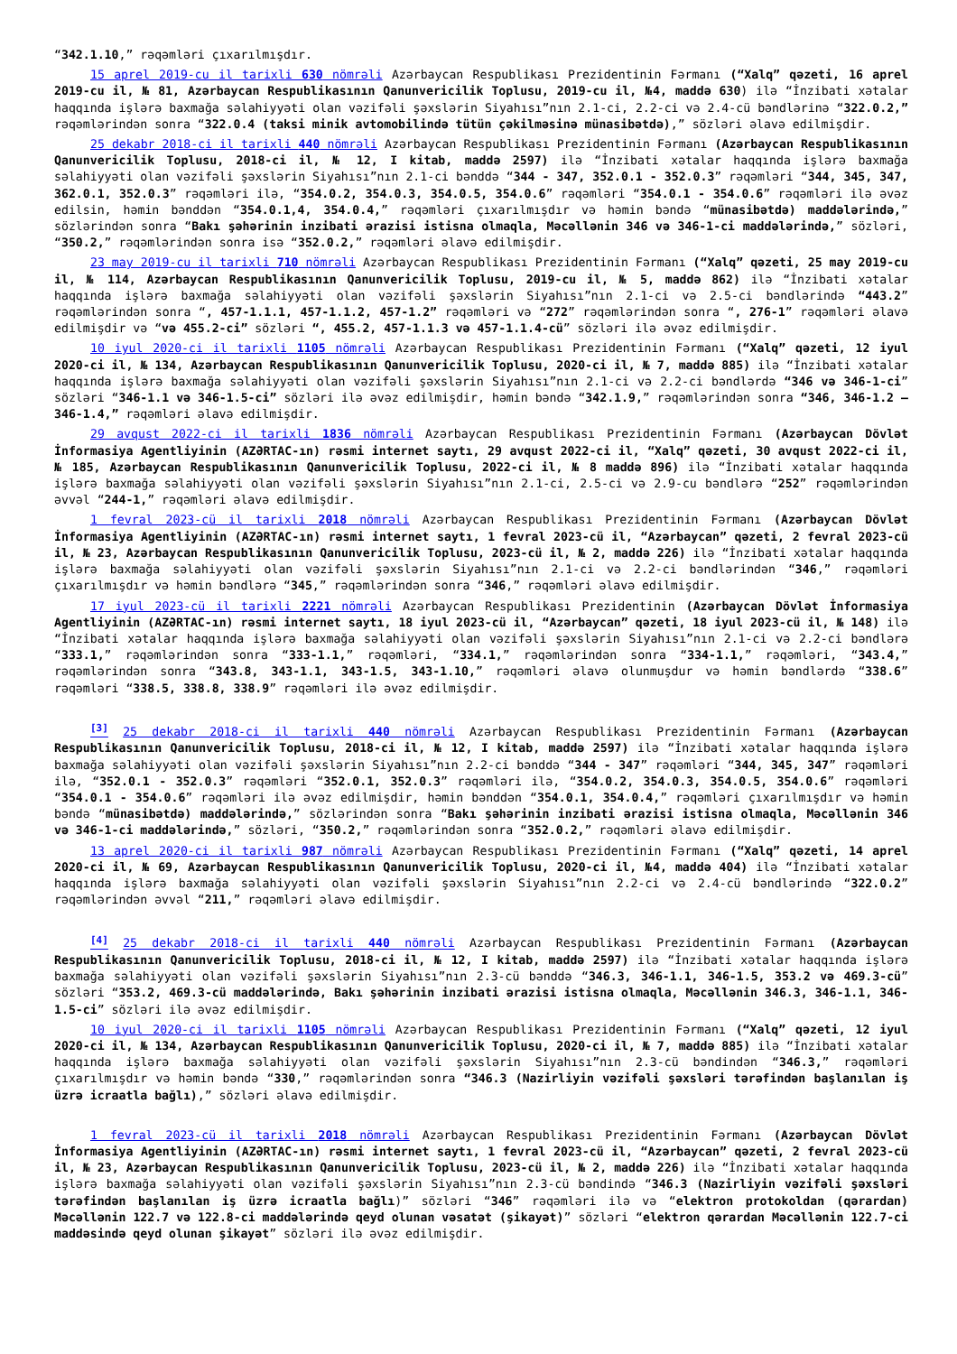“342.1.10,” rəqəmləri çıxarılmışdır.
15 aprel 2019-cu il tarixli 630 nömrəli Azərbaycan Respublikası Prezidentinin Fərmanı (“Xalq” qəzeti, 16 aprel 2019-cu il, № 81, Azərbaycan Respublikasının Qanunvericilik Toplusu, 2019-cu il, №4, maddə 630) ilə “İnzibati xətalar haqqında işlərə baxmağa səlahiyyəti olan vəzifəli şəxslərin Siyahısı”nın 2.1-ci, 2.2-ci və 2.4-cü bəndlərinə “322.0.2,” rəqəmlərindən sonra “322.0.4 (taksi minik avtomobilində tütün çəkilməsinə münasibətdə),” sözləri əlavə edilmişdir.
25 dekabr 2018-ci il tarixli 440 nömrəli Azərbaycan Respublikası Prezidentinin Fərmanı (Azərbaycan Respublikasının Qanunvericilik Toplusu, 2018-ci il, № 12, I kitab, maddə 2597) ilə “İnzibati xətalar haqqında işlərə baxmağa səlahiyyəti olan vəzifəli şəxslərin Siyahısı”nın 2.1-ci bənddə “344 - 347, 352.0.1 - 352.0.3” rəqəmləri “344, 345, 347, 362.0.1, 352.0.3” rəqəmləri ilə, “354.0.2, 354.0.3, 354.0.5, 354.0.6” rəqəmləri “354.0.1 - 354.0.6” rəqəmləri ilə əvəz edilsin, həmin bənddən “354.0.1,4, 354.0.4,” rəqəmləri çıxarılmışdır və həmin bəndə “münasibətdə) maddələrində,” sözlərindən sonra “Bakı şəhərinin inzibati ərazisi istisna olmaqla, Məcəllənin 346 və 346-1-ci maddələrində,” sözləri, “350.2,” rəqəmlərindən sonra isə “352.0.2,” rəqəmləri əlavə edilmişdir.
23 may 2019-cu il tarixli 710 nömrəli Azərbaycan Respublikası Prezidentinin Fərmanı (“Xalq” qəzeti, 25 may 2019-cu il, № 114, Azərbaycan Respublikasının Qanunvericilik Toplusu, 2019-cu il, № 5, maddə 862) ilə “İnzibati xətalar haqqında işlərə baxmağa səlahiyyəti olan vəzifəli şəxslərin Siyahısı”nın 2.1-ci və 2.5-ci bəndlərində “443.2” rəqəmlərindən sonra “, 457-1.1.1, 457-1.1.2, 457-1.2” rəqəmləri və “272” rəqəmlərindən sonra “, 276-1” rəqəmləri əlavə edilmişdir və “və 455.2-ci” sözləri “, 455.2, 457-1.1.3 və 457-1.1.4-cü” sözləri ilə əvəz edilmişdir.
10 iyul 2020-ci il tarixli 1105 nömrəli Azərbaycan Respublikası Prezidentinin Fərmanı (“Xalq” qəzeti, 12 iyul 2020-ci il, № 134, Azərbaycan Respublikasının Qanunvericilik Toplusu, 2020-ci il, № 7, maddə 885) ilə “İnzibati xətalar haqqında işlərə baxmağa səlahiyyəti olan vəzifəli şəxslərin Siyahısı”nın 2.1-ci və 2.2-ci bəndlərdə “346 və 346-1-ci” sözləri “346-1.1 və 346-1.5-ci” sözləri ilə əvəz edilmişdir, həmin bəndə “342.1.9,” rəqəmlərindən sonra “346, 346-1.2 – 346-1.4,” rəqəmləri əlavə edilmişdir.
29 avqust 2022-ci il tarixli 1836 nömrəli Azərbaycan Respublikası Prezidentinin Fərmanı (Azərbaycan Dövlət İnformasiya Agentliyinin (AZƏRTAC-ın) rəsmi internet saytı, 29 avqust 2022-ci il, “Xalq” qəzeti, 30 avqust 2022-ci il, № 185, Azərbaycan Respublikasının Qanunvericilik Toplusu, 2022-ci il, № 8 maddə 896) ilə “İnzibati xətalar haqqında işlərə baxmağa səlahiyyəti olan vəzifəli şəxslərin Siyahısı”nın 2.1-ci, 2.5-ci və 2.9-cu bəndlərə “252” rəqəmlərindən əvvəl “244-1,” rəqəmləri əlavə edilmişdir.
1 fevral 2023-cü il tarixli 2018 nömrəli Azərbaycan Respublikası Prezidentinin Fərmanı (Azərbaycan Dövlət İnformasiya Agentliyinin (AZƏRTAC-ın) rəsmi internet saytı, 1 fevral 2023-cü il, “Azərbaycan” qəzeti, 2 fevral 2023-cü il, № 23, Azərbaycan Respublikasının Qanunvericilik Toplusu, 2023-cü il, № 2, maddə 226) ilə “İnzibati xətalar haqqında işlərə baxmağa səlahiyyəti olan vəzifəli şəxslərin Siyahısı”nın 2.1-ci və 2.2-ci bəndlərindən “346,” rəqəmləri çıxarılmışdır və həmin bəndlərə “345,” rəqəmlərindən sonra “346,” rəqəmləri əlavə edilmişdir.
17 iyul 2023-cü il tarixli 2221 nömrəli Azərbaycan Respublikası Prezidentinin (Azərbaycan Dövlət İnformasiya Agentliyinin (AZƏRTAC-ın) rəsmi internet saytı, 18 iyul 2023-cü il, “Azərbaycan” qəzeti, 18 iyul 2023-cü il, № 148) ilə “İnzibati xətalar haqqında işlərə baxmağa səlahiyyəti olan vəzifəli şəxslərin Siyahısı”nın 2.1-ci və 2.2-ci bəndlərə “333.1,” rəqəmlərindən sonra “333-1.1,” rəqəmləri, “334.1,” rəqəmlərindən sonra “334-1.1,” rəqəmləri, “343.4,” rəqəmlərindən sonra “343.8, 343-1.1, 343-1.5, 343-1.10,” rəqəmləri əlavə olunmuşdur və həmin bəndlərdə “338.6” rəqəmləri “338.5, 338.8, 338.9” rəqəmləri ilə əvəz edilmişdir.
<sup>[3]</sup> 25 dekabr 2018-ci il tarixli 440 nömrəli Azərbaycan Respublikası Prezidentinin Fərmanı (Azərbaycan Respublikasının Qanunvericilik Toplusu, 2018-ci il, № 12, I kitab, maddə 2597) ilə “İnzibati xətalar haqqında işlərə baxmağa səlahiyyəti olan vəzifəli şəxslərin Siyahısı”nın 2.2-ci bənddə “344 - 347” rəqəmləri “344, 345, 347” rəqəmləri ilə, “352.0.1 - 352.0.3” rəqəmləri “352.0.1, 352.0.3” rəqəmləri ilə, “354.0.2, 354.0.3, 354.0.5, 354.0.6” rəqəmləri “354.0.1 - 354.0.6” rəqəmləri ilə əvəz edilmişdir, həmin bənddən “354.0.1, 354.0.4,” rəqəmləri çıxarılmışdır və həmin bəndə “münasibətdə) maddələrində,” sözlərindən sonra “Bakı şəhərinin inzibati ərazisi istisna olmaqla, Məcəllənin 346 və 346-1-ci maddələrində,” sözləri, “350.2,” rəqəmlərindən sonra “352.0.2,” rəqəmləri əlavə edilmişdir.
13 aprel 2020-ci il tarixli 987 nömrəli Azərbaycan Respublikası Prezidentinin Fərmanı (“Xalq” qəzeti, 14 aprel 2020-ci il, № 69, Azərbaycan Respublikasının Qanunvericilik Toplusu, 2020-ci il, №4, maddə 404) ilə “İnzibati xətalar haqqında işlərə baxmağa səlahiyyəti olan vəzifəli şəxslərin Siyahısı”nın 2.2-ci və 2.4-cü bəndlərində “322.0.2” rəqəmlərindən əvvəl “211,” rəqəmləri əlavə edilmişdir.
<sup>[4]</sup> 25 dekabr 2018-ci il tarixli 440 nömrəli Azərbaycan Respublikası Prezidentinin Fərmanı (Azərbaycan Respublikasının Qanunvericilik Toplusu, 2018-ci il, № 12, I kitab, maddə 2597) ilə “İnzibati xətalar haqqında işlərə baxmağa səlahiyyəti olan vəzifəli şəxslərin Siyahısı”nın 2.3-cü bənddə “346.3, 346-1.1, 346-1.5, 353.2 və 469.3-cü” sözləri “353.2, 469.3-cü maddələrində, Bakı şəhərinin inzibati ərazisi istisna olmaqla, Məcəllənin 346.3, 346-1.1, 346-1.5-ci” sözləri ilə əvəz edilmişdir.
10 iyul 2020-ci il tarixli 1105 nömrəli Azərbaycan Respublikası Prezidentinin Fərmanı (“Xalq” qəzeti, 12 iyul 2020-ci il, № 134, Azərbaycan Respublikasının Qanunvericilik Toplusu, 2020-ci il, № 7, maddə 885) ilə “İnzibati xətalar haqqında işlərə baxmağa səlahiyyəti olan vəzifəli şəxslərin Siyahısı”nın 2.3-cü bəndindən “346.3,” rəqəmləri çıxarılmışdır və həmin bəndə “330,” rəqəmlərindən sonra “346.3 (Nazirliyin vəzifəli şəxsləri tərəfindən başlanılan iş üzrə icraatla bağlı),” sözləri əlavə edilmişdir.
1 fevral 2023-cü il tarixli 2018 nömrəli Azərbaycan Respublikası Prezidentinin Fərmanı (Azərbaycan Dövlət İnformasiya Agentliyinin (AZƏRTAC-ın) rəsmi internet saytı, 1 fevral 2023-cü il, “Azərbaycan” qəzeti, 2 fevral 2023-cü il, № 23, Azərbaycan Respublikasının Qanunvericilik Toplusu, 2023-cü il, № 2, maddə 226) ilə “İnzibati xətalar haqqında işlərə baxmağa səlahiyyəti olan vəzifəli şəxslərin Siyahısı”nın 2.3-cü bəndində “346.3 (Nazirliyin vəzifəli şəxsləri tərəfindən başlanılan iş üzrə icraatla bağlı)” sözləri “346” rəqəmləri ilə və “elektron protokoldan (qərardan) Məcəllənin 122.7 və 122.8-ci maddələrində qeyd olunan vəsatət (şikayət)” sözləri “elektron qərardan Məcəllənin 122.7-ci maddəsində qeyd olunan şikayət” sözləri ilə əvəz edilmişdir.